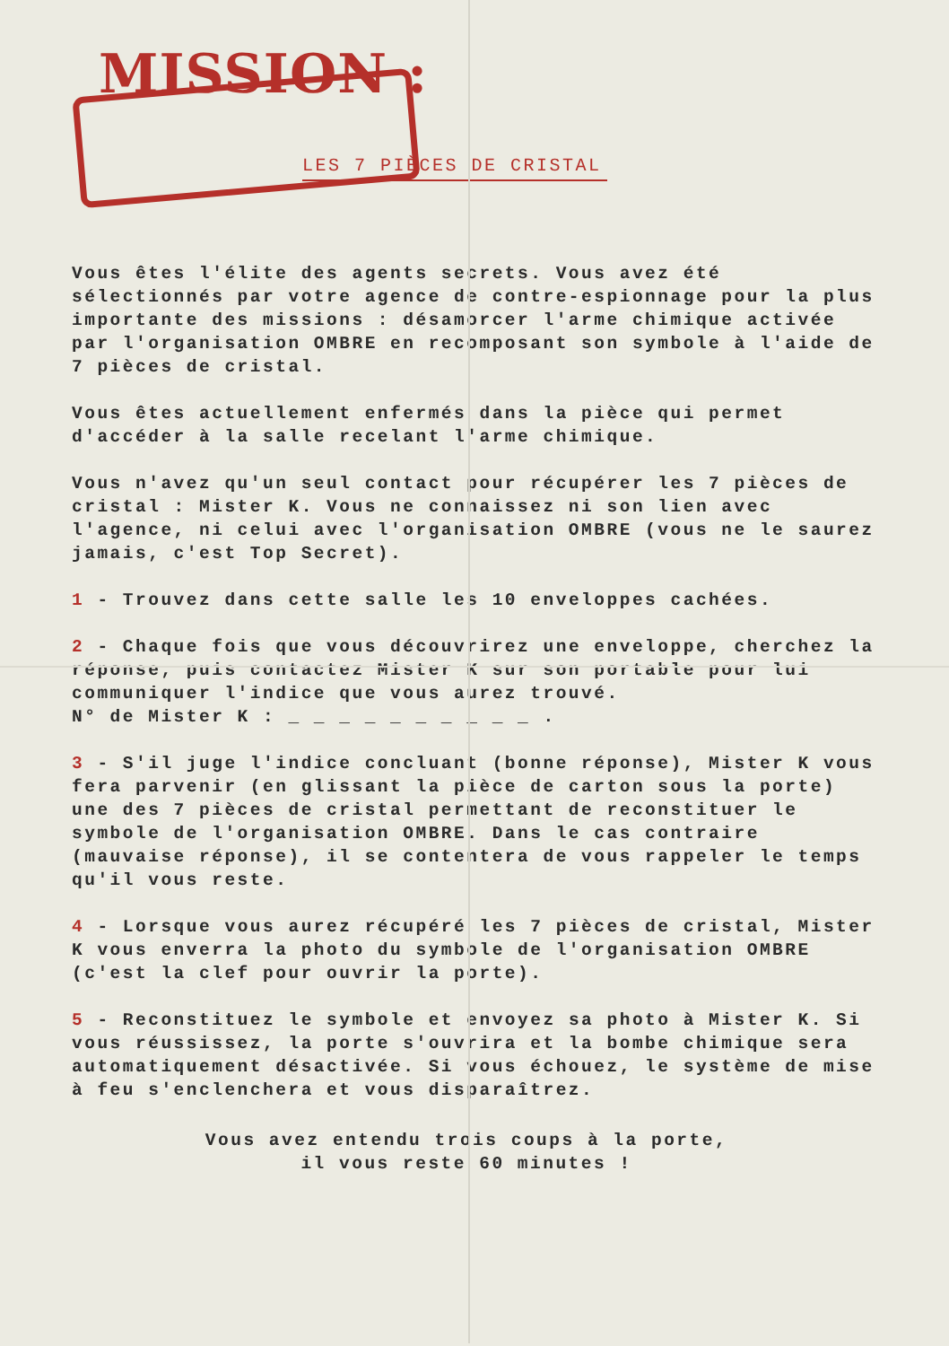MISSION :
LES 7 PIÈCES DE CRISTAL
Vous êtes l'élite des agents secrets. Vous avez été sélectionnés par votre agence de contre-espionnage pour la plus importante des missions : désamorcer l'arme chimique activée par l'organisation OMBRE en recomposant son symbole à l'aide de 7 pièces de cristal.
Vous êtes actuellement enfermés dans la pièce qui permet d'accéder à la salle recelant l'arme chimique.
Vous n'avez qu'un seul contact pour récupérer les 7 pièces de cristal : Mister K. Vous ne connaissez ni son lien avec l'agence, ni celui avec l'organisation OMBRE (vous ne le saurez jamais, c'est Top Secret).
1 - Trouvez dans cette salle les 10 enveloppes cachées.
2 - Chaque fois que vous découvrirez une enveloppe, cherchez la réponse, puis contactez Mister K sur son portable pour lui communiquer l'indice que vous aurez trouvé.
N° de Mister K : _ _ _ _ _ _ _ _ _ _ .
3 - S'il juge l'indice concluant (bonne réponse), Mister K vous fera parvenir (en glissant la pièce de carton sous la porte) une des 7 pièces de cristal permettant de reconstituer le symbole de l'organisation OMBRE. Dans le cas contraire (mauvaise réponse), il se contentera de vous rappeler le temps qu'il vous reste.
4 - Lorsque vous aurez récupéré les 7 pièces de cristal, Mister K vous enverra la photo du symbole de l'organisation OMBRE (c'est la clef pour ouvrir la porte).
5 - Reconstituez le symbole et envoyez sa photo à Mister K. Si vous réussissez, la porte s'ouvrira et la bombe chimique sera automatiquement désactivée. Si vous échouez, le système de mise à feu s'enclenchera et vous disparaîtrez.
Vous avez entendu trois coups à la porte,
il vous reste 60 minutes !